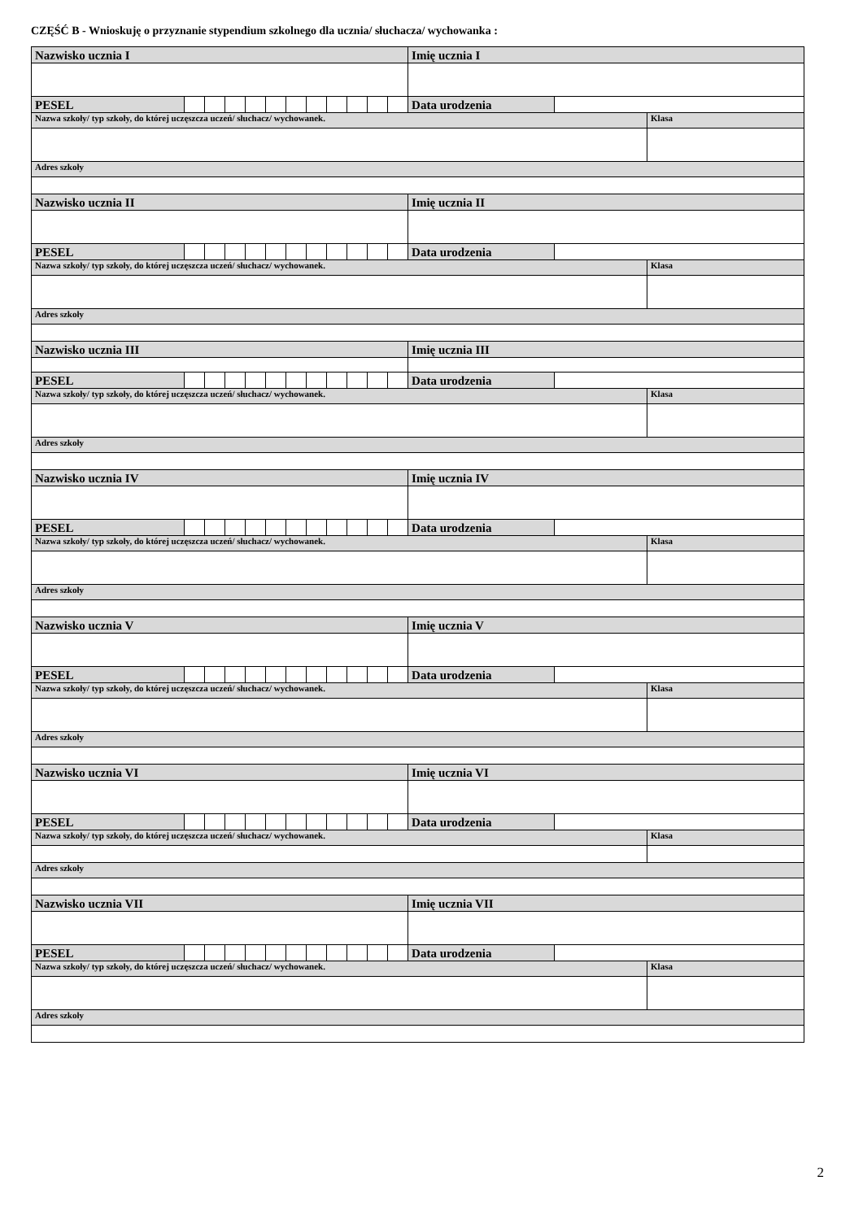CZĘŚĆ B - Wnioskuję o przyznanie stypendium szkolnego dla ucznia/ słuchacza/ wychowanka :
| Nazwisko ucznia I | | | | | | | | | | | | Imię ucznia I | | |
| PESEL | | | | | | | | | | | | Data urodzenia | | |
| Nazwa szkoły/ typ szkoły, do której uczęszcza uczeń/ słuchacz/ wychowanek. | | | | | | | | | | | | | | Klasa |
| Adres szkoły | | | | | | | | | | | | | | |
| Nazwisko ucznia II | | | | | | | | | | | | Imię ucznia II | | |
| PESEL | | | | | | | | | | | | Data urodzenia | | |
| Nazwa szkoły/ typ szkoły, do której uczęszcza uczeń/ słuchacz/ wychowanek. | | | | | | | | | | | | | | Klasa |
| Adres szkoły | | | | | | | | | | | | | | |
| Nazwisko ucznia III | | | | | | | | | | | | Imię ucznia III | | |
| PESEL | | | | | | | | | | | | Data urodzenia | | |
| Nazwa szkoły/ typ szkoły, do której uczęszcza uczeń/ słuchacz/ wychowanek. | | | | | | | | | | | | | | Klasa |
| Adres szkoły | | | | | | | | | | | | | | |
| Nazwisko ucznia IV | | | | | | | | | | | | Imię ucznia IV | | |
| PESEL | | | | | | | | | | | | Data urodzenia | | |
| Nazwa szkoły/ typ szkoły, do której uczęszcza uczeń/ słuchacz/ wychowanek. | | | | | | | | | | | | | | Klasa |
| Adres szkoły | | | | | | | | | | | | | | |
| Nazwisko ucznia V | | | | | | | | | | | | Imię ucznia V | | |
| PESEL | | | | | | | | | | | | Data urodzenia | | |
| Nazwa szkoły/ typ szkoły, do której uczęszcza uczeń/ słuchacz/ wychowanek. | | | | | | | | | | | | | | Klasa |
| Adres szkoły | | | | | | | | | | | | | | |
| Nazwisko ucznia VI | | | | | | | | | | | | Imię ucznia VI | | |
| PESEL | | | | | | | | | | | | Data urodzenia | | |
| Nazwa szkoły/ typ szkoły, do której uczęszcza uczeń/ słuchacz/ wychowanek. | | | | | | | | | | | | | | Klasa |
| Adres szkoły | | | | | | | | | | | | | | |
| Nazwisko ucznia VII | | | | | | | | | | | | Imię ucznia VII | | |
| PESEL | | | | | | | | | | | | Data urodzenia | | |
| Nazwa szkoły/ typ szkoły, do której uczęszcza uczeń/ słuchacz/ wychowanek. | | | | | | | | | | | | | | Klasa |
| Adres szkoły | | | | | | | | | | | | | | |
2